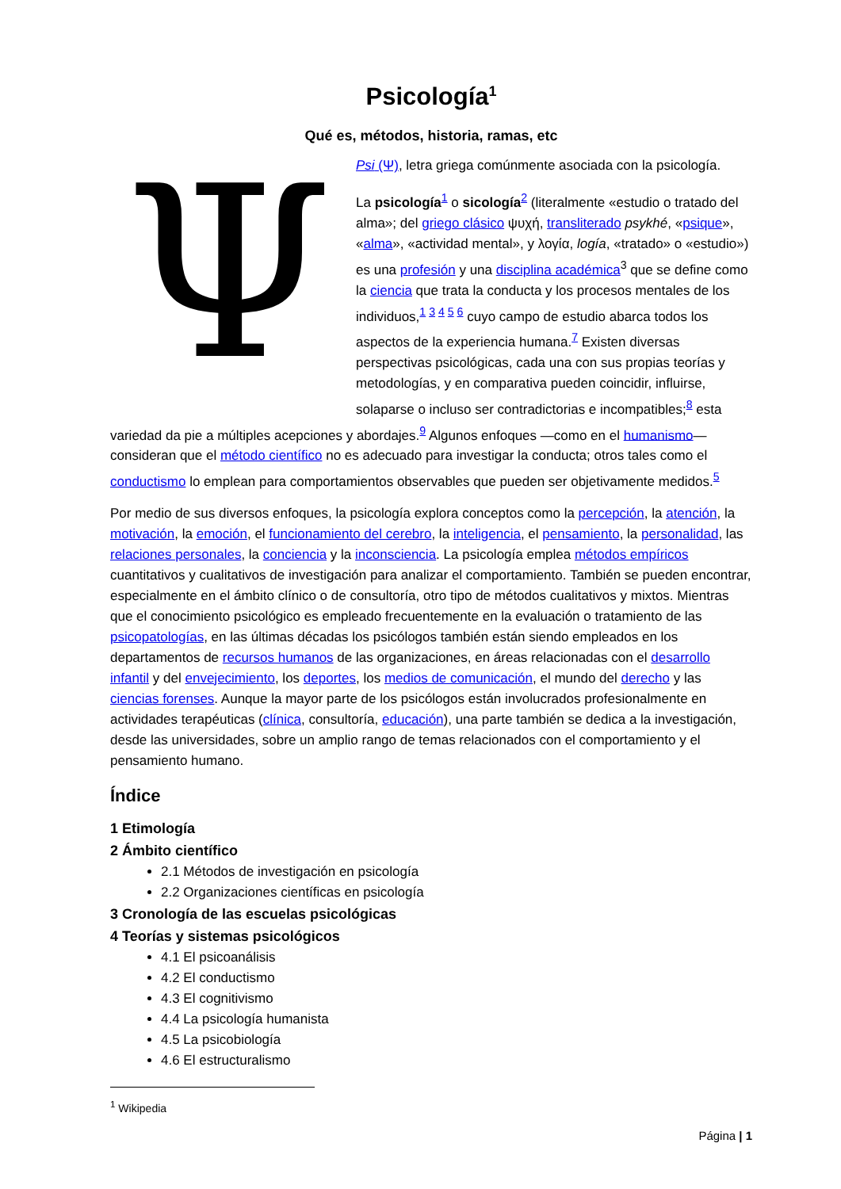Psicología<sup>1</sup>
Qué es, métodos, historia, ramas, etc
Ψ
Psi (Ψ), letra griega comúnmente asociada con la psicología.
La psicología<sup>1</sup> o sicología<sup>2</sup> (literalmente «estudio o tratado del alma»; del griego clásico ψυχή, transliterado psykhé, «psique», «alma», «actividad mental», y λογία, logía, «tratado» o «estudio») es una profesión y una disciplina académica<sup>3</sup> que se define como la ciencia que trata la conducta y los procesos mentales de los individuos,<sup>1 3 4 5 6</sup> cuyo campo de estudio abarca todos los aspectos de la experiencia humana.<sup>7</sup> Existen diversas perspectivas psicológicas, cada una con sus propias teorías y metodologías, y en comparativa pueden coincidir, influirse, solaparse o incluso ser contradictorias e incompatibles;<sup>8</sup> esta variedad da pie a múltiples acepciones y abordajes.<sup>9</sup> Algunos enfoques —como en el humanismo— consideran que el método científico no es adecuado para investigar la conducta; otros tales como el conductismo lo emplean para comportamientos observables que pueden ser objetivamente medidos.<sup>5</sup>
Por medio de sus diversos enfoques, la psicología explora conceptos como la percepción, la atención, la motivación, la emoción, el funcionamiento del cerebro, la inteligencia, el pensamiento, la personalidad, las relaciones personales, la conciencia y la inconsciencia. La psicología emplea métodos empíricos cuantitativos y cualitativos de investigación para analizar el comportamiento. También se pueden encontrar, especialmente en el ámbito clínico o de consultoría, otro tipo de métodos cualitativos y mixtos. Mientras que el conocimiento psicológico es empleado frecuentemente en la evaluación o tratamiento de las psicopatologías, en las últimas décadas los psicólogos también están siendo empleados en los departamentos de recursos humanos de las organizaciones, en áreas relacionadas con el desarrollo infantil y del envejecimiento, los deportes, los medios de comunicación, el mundo del derecho y las ciencias forenses. Aunque la mayor parte de los psicólogos están involucrados profesionalmente en actividades terapéuticas (clínica, consultoría, educación), una parte también se dedica a la investigación, desde las universidades, sobre un amplio rango de temas relacionados con el comportamiento y el pensamiento humano.
Índice
1 Etimología
2 Ámbito científico
2.1 Métodos de investigación en psicología
2.2 Organizaciones científicas en psicología
3 Cronología de las escuelas psicológicas
4 Teorías y sistemas psicológicos
4.1 El psicoanálisis
4.2 El conductismo
4.3 El cognitivismo
4.4 La psicología humanista
4.5 La psicobiología
4.6 El estructuralismo
<sup>1</sup> Wikipedia
Página | 1